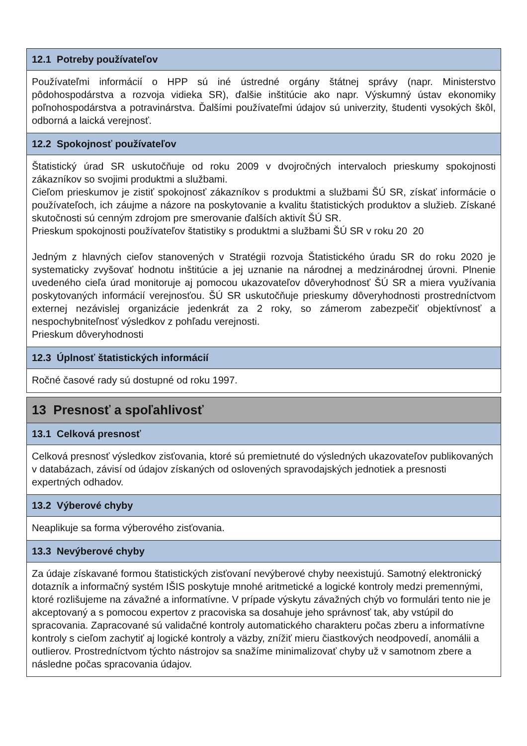12.1 Potreby používateľov
Používateľmi informácií o HPP sú iné ústredné orgány štátnej správy (napr. Ministerstvo pôdohospodárstva a rozvoja vidieka SR), ďalšie inštitúcie ako napr. Výskumný ústav ekonomiky poľnohospodárstva a potravinárstva. Ďalšími používateľmi údajov sú univerzity, študenti vysokých škôl, odborná a laická verejnosť.
12.2 Spokojnosť používateľov
Štatistický úrad SR uskutočňuje od roku 2009 v dvojročných intervaloch prieskumy spokojnosti zákazníkov so svojimi produktmi a službami.
Cieľom prieskumov je zistiť spokojnosť zákazníkov s produktmi a službami ŠÚ SR, získať informácie o používateľoch, ich záujme a názore na poskytovanie a kvalitu štatistických produktov a služieb. Získané skutočnosti sú cenným zdrojom pre smerovanie ďalších aktivít ŠÚ SR.
Prieskum spokojnosti používateľov štatistiky s produktmi a službami ŠÚ SR v roku 20 20
Jedným z hlavných cieľov stanovených v Stratégii rozvoja Štatistického úradu SR do roku 2020 je systematicky zvyšovať hodnotu inštitúcie a jej uznanie na národnej a medzinárodnej úrovni. Plnenie uvedeného cieľa úrad monitoruje aj pomocou ukazovateľov dôveryhodnosť ŠÚ SR a miera využívania poskytovaných informácií verejnosťou. ŠÚ SR uskutočňuje prieskumy dôveryhodnosti prostredníctvom externej nezávislej organizácie jedenkrát za 2 roky, so zámerom zabezpečiť objektívnosť a nespochybniteľnosť výsledkov z pohľadu verejnosti.
Prieskum dôveryhodnosti
12.3 Úplnosť štatistických informácií
Ročné časové rady sú dostupné od roku 1997.
13 Presnosť a spoľahlivosť
13.1 Celková presnosť
Celková presnosť výsledkov zisťovania, ktoré sú premietnuté do výsledných ukazovateľov publikovaných v databázach, závisí od údajov získaných od oslovených spravodajských jednotiek a presnosti expertných odhadov.
13.2 Výberové chyby
Neaplikuje sa forma výberového zisťovania.
13.3 Nevýberové chyby
Za údaje získavané formou štatistických zisťovaní nevýberové chyby neexistujú. Samotný elektronický dotazník a informačný systém IŠIS poskytuje mnohé aritmetické a logické kontroly medzi premennými, ktoré rozlišujeme na závažné a informatívne. V prípade výskytu závažných chýb vo formulári tento nie je akceptovaný a s pomocou expertov z pracoviska sa dosahuje jeho správnosť tak, aby vstúpil do spracovania. Zapracované sú validačné kontroly automatického charakteru počas zberu a informatívne kontroly s cieľom zachytiť aj logické kontroly a väzby, znížiť mieru čiastkových neodpovedí, anomálii a outlierov. Prostredníctvom týchto nástrojov sa snažíme minimalizovať chyby už v samotnom zbere a následne počas spracovania údajov.